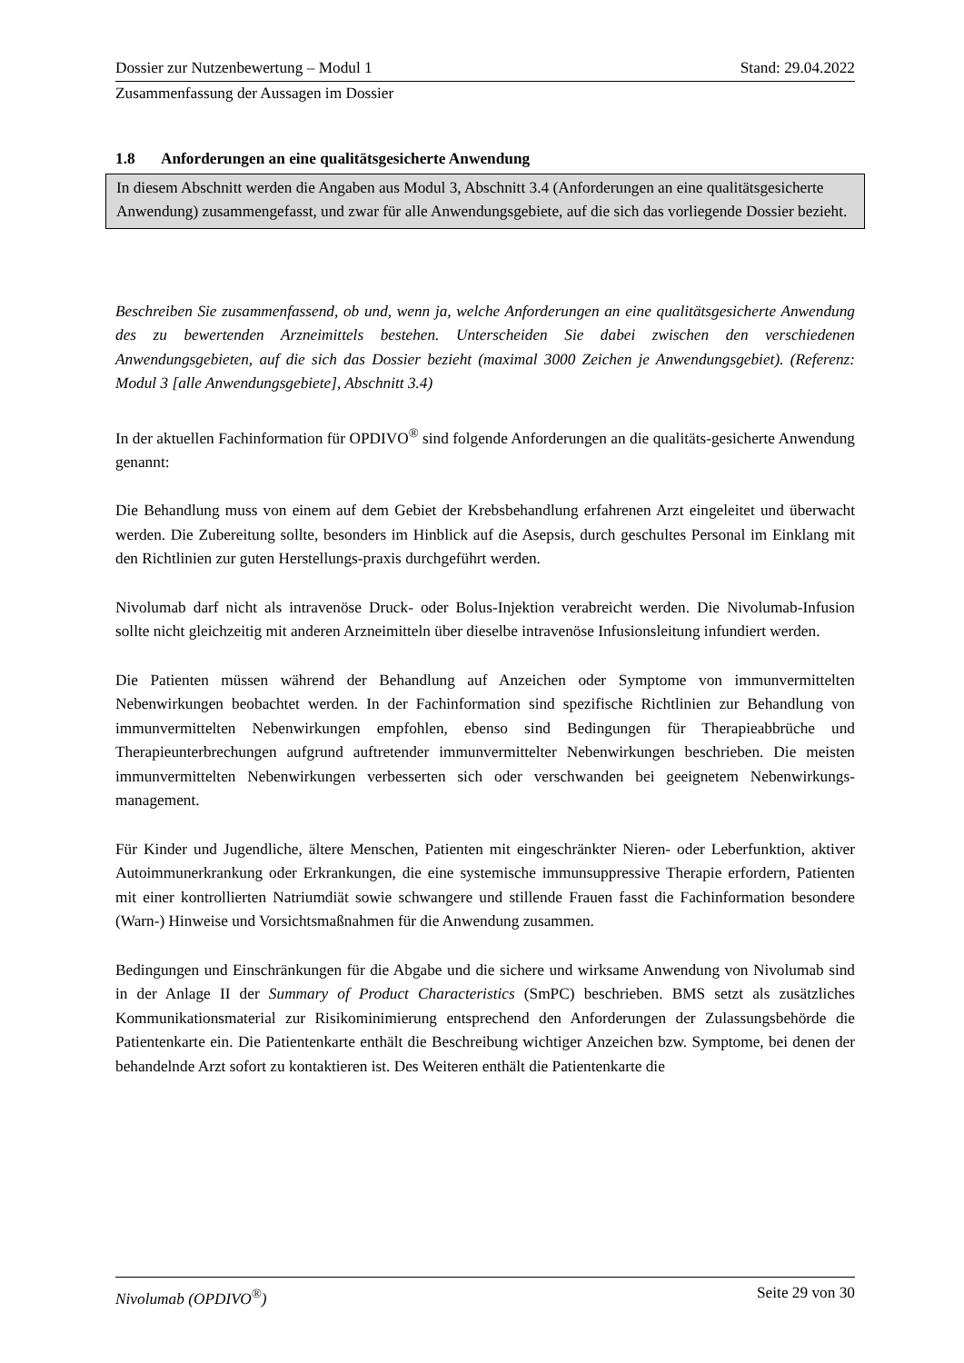Dossier zur Nutzenbewertung – Modul 1 Stand: 29.04.2022
Zusammenfassung der Aussagen im Dossier
1.8 Anforderungen an eine qualitätsgesicherte Anwendung
In diesem Abschnitt werden die Angaben aus Modul 3, Abschnitt 3.4 (Anforderungen an eine qualitätsgesicherte Anwendung) zusammengefasst, und zwar für alle Anwendungsgebiete, auf die sich das vorliegende Dossier bezieht.
Beschreiben Sie zusammenfassend, ob und, wenn ja, welche Anforderungen an eine qualitätsgesicherte Anwendung des zu bewertenden Arzneimittels bestehen. Unterscheiden Sie dabei zwischen den verschiedenen Anwendungsgebieten, auf die sich das Dossier bezieht (maximal 3000 Zeichen je Anwendungsgebiet). (Referenz: Modul 3 [alle Anwendungsgebiete], Abschnitt 3.4)
In der aktuellen Fachinformation für OPDIVO<sup>®</sup> sind folgende Anforderungen an die qualitäts-gesicherte Anwendung genannt:
Die Behandlung muss von einem auf dem Gebiet der Krebsbehandlung erfahrenen Arzt eingeleitet und überwacht werden. Die Zubereitung sollte, besonders im Hinblick auf die Asepsis, durch geschultes Personal im Einklang mit den Richtlinien zur guten Herstellungs-praxis durchgeführt werden.
Nivolumab darf nicht als intravenöse Druck- oder Bolus-Injektion verabreicht werden. Die Nivolumab-Infusion sollte nicht gleichzeitig mit anderen Arzneimitteln über dieselbe intravenöse Infusionsleitung infundiert werden.
Die Patienten müssen während der Behandlung auf Anzeichen oder Symptome von immunvermittelten Nebenwirkungen beobachtet werden. In der Fachinformation sind spezifische Richtlinien zur Behandlung von immunvermittelten Nebenwirkungen empfohlen, ebenso sind Bedingungen für Therapieabbrüche und Therapieunterbrechungen aufgrund auftretender immunvermittelter Nebenwirkungen beschrieben. Die meisten immunvermittelten Nebenwirkungen verbesserten sich oder verschwanden bei geeignetem Nebenwirkungs-management.
Für Kinder und Jugendliche, ältere Menschen, Patienten mit eingeschränkter Nieren- oder Leberfunktion, aktiver Autoimmunerkrankung oder Erkrankungen, die eine systemische immunsuppressive Therapie erfordern, Patienten mit einer kontrollierten Natriumdiät sowie schwangere und stillende Frauen fasst die Fachinformation besondere (Warn-) Hinweise und Vorsichtsmaßnahmen für die Anwendung zusammen.
Bedingungen und Einschränkungen für die Abgabe und die sichere und wirksame Anwendung von Nivolumab sind in der Anlage II der Summary of Product Characteristics (SmPC) beschrieben. BMS setzt als zusätzliches Kommunikationsmaterial zur Risikominimierung entsprechend den Anforderungen der Zulassungsbehörde die Patientenkarte ein. Die Patientenkarte enthält die Beschreibung wichtiger Anzeichen bzw. Symptome, bei denen der behandelnde Arzt sofort zu kontaktieren ist. Des Weiteren enthält die Patientenkarte die
Nivolumab (OPDIVO<sup>®</sup>) Seite 29 von 30